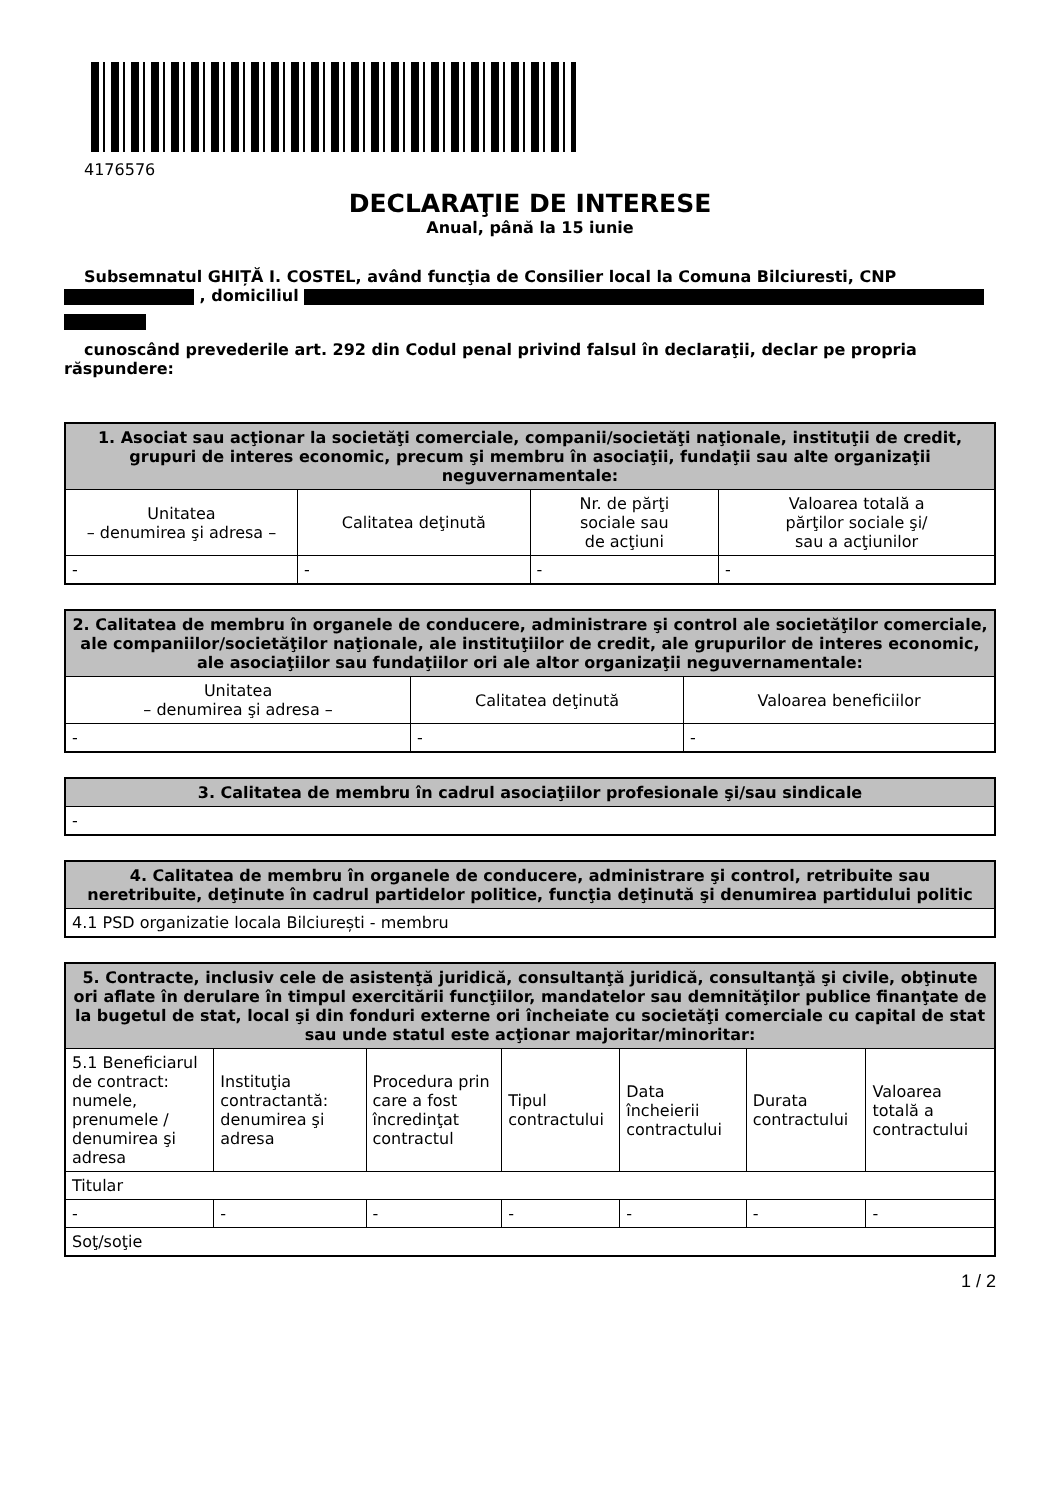4176576
DECLARAŢIE DE INTERESE
Anual, până la 15 iunie
Subsemnatul GHIȚĂ I. COSTEL, având funcţia de Consilier local la Comuna Bilciuresti, CNP
, domiciliul
cunoscând prevederile art. 292 din Codul penal privind falsul în declaraţii, declar pe propria răspundere:
| 1. Asociat sau acţionar la societăţi comerciale, companii/societăţi naţionale, instituţii de credit, grupuri de interes economic, precum şi membru în asociaţii, fundaţii sau alte organizaţii neguvernamentale: | | | |
| --- | --- | --- | --- |
| Unitatea – denumirea şi adresa – | Calitatea deţinută | Nr. de părţi sociale sau de acţiuni | Valoarea totală a părţilor sociale şi/ sau a acţiunilor |
| - | - | - | - |
| 2. Calitatea de membru în organele de conducere, administrare şi control ale societăţilor comerciale, ale companiilor/societăţilor naţionale, ale instituţiilor de credit, ale grupurilor de interes economic, ale asociaţiilor sau fundaţiilor ori ale altor organizaţii neguvernamentale: | | |
| --- | --- | --- |
| Unitatea – denumirea şi adresa – | Calitatea deţinută | Valoarea beneficiilor |
| - | - | - |
| 3. Calitatea de membru în cadrul asociaţiilor profesionale şi/sau sindicale |
| --- |
| - |
| 4. Calitatea de membru în organele de conducere, administrare şi control, retribuite sau neretribuite, deţinute în cadrul partidelor politice, funcţia deţinută şi denumirea partidului politic |
| --- |
| 4.1 PSD organizatie locala Bilciurești - membru |
| 5. Contracte, inclusiv cele de asistenţă juridică, consultanţă juridică, consultanţă şi civile, obţinute ori aflate în derulare în timpul exercitării funcţiilor, mandatelor sau demnităţilor publice finanţate de la bugetul de stat, local şi din fonduri externe ori încheiate cu societăţi comerciale cu capital de stat sau unde statul este acţionar majoritar/minoritar: | | | | | | |
| --- | --- | --- | --- | --- | --- | --- |
| 5.1 Beneficiarul de contract: numele, prenumele / denumirea şi adresa | Instituţia contractantă: denumirea şi adresa | Procedura prin care a fost încredinţat contractul | Tipul contractului | Data încheierii contractului | Durata contractului | Valoarea totală a contractului |
| Titular | | | | | | |
| - | - | - | - | - | - | - |
| Soţ/soţie | | | | | | |
1 / 2